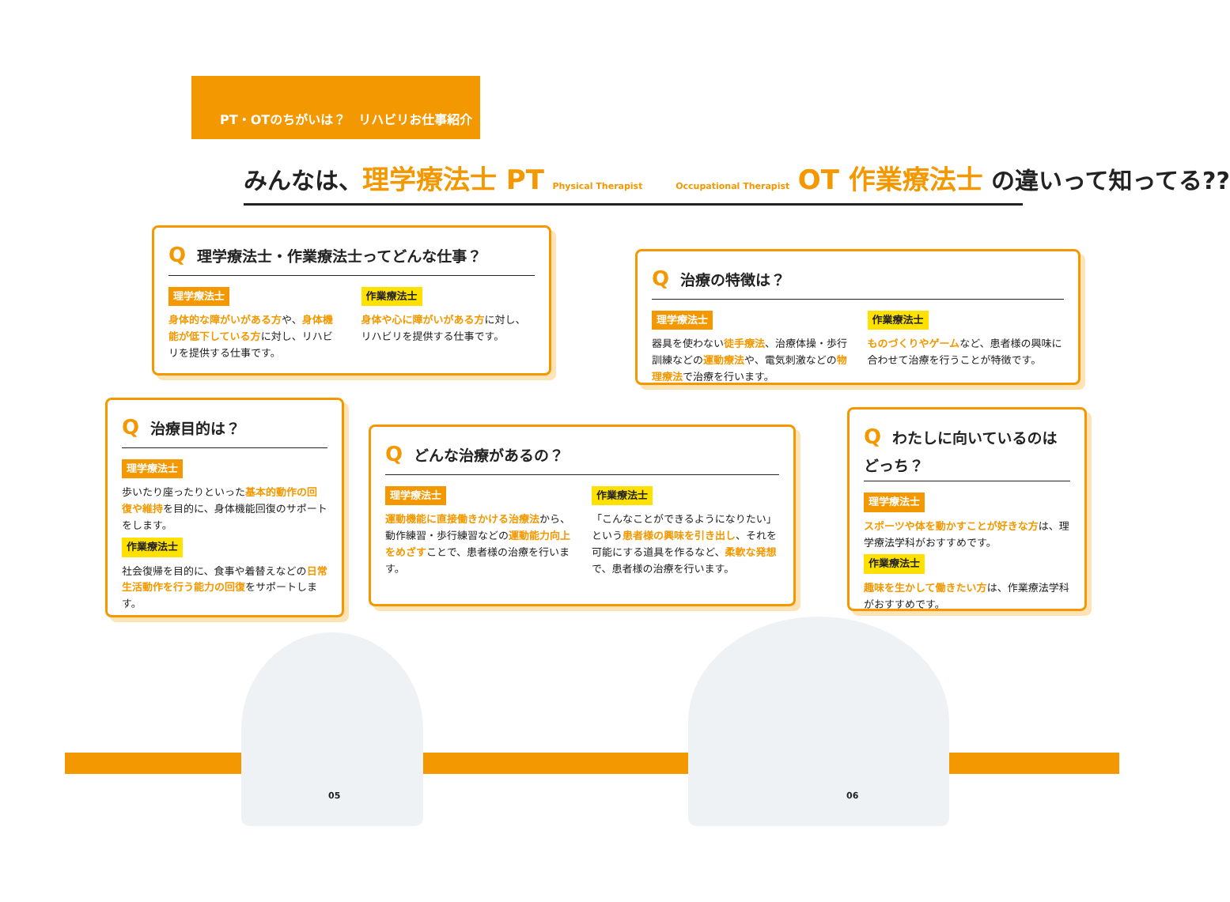PT・OTのちがいは？　リハビリお仕事紹介
みんなは、理学療法士 PT Physical Therapist Occupational Therapist OT 作業療法士 の違いって知ってる??
Q理学療法士・作業療法士ってどんな仕事？
理学療法士
身体的な障がいがある方や、身体機能が低下している方に対し、リハビリを提供する仕事です。
作業療法士
身体や心に障がいがある方に対し、リハビリを提供する仕事です。
Q治療の特徴は？
理学療法士
器具を使わない徒手療法、治療体操・歩行訓練などの運動療法や、電気刺激などの物理療法で治療を行います。
作業療法士
ものづくりやゲームなど、患者様の興味に合わせて治療を行うことが特徴です。
Q治療目的は？
理学療法士
歩いたり座ったりといった基本的動作の回復や維持を目的に、身体機能回復のサポートをします。
作業療法士
社会復帰を目的に、食事や着替えなどの日常生活動作を行う能力の回復をサポートします。
Qどんな治療があるの？
理学療法士
運動機能に直接働きかける治療法から、動作練習・歩行練習などの運動能力向上をめざすことで、患者様の治療を行います。
作業療法士
「こんなことができるようになりたい」という患者様の興味を引き出し、それを可能にする道具を作るなど、柔軟な発想で、患者様の治療を行います。
Qわたしに向いているのはどっち？
理学療法士
スポーツや体を動かすことが好きな方は、理学療法学科がおすすめです。
作業療法士
趣味を生かして働きたい方は、作業療法学科がおすすめです。
05 06